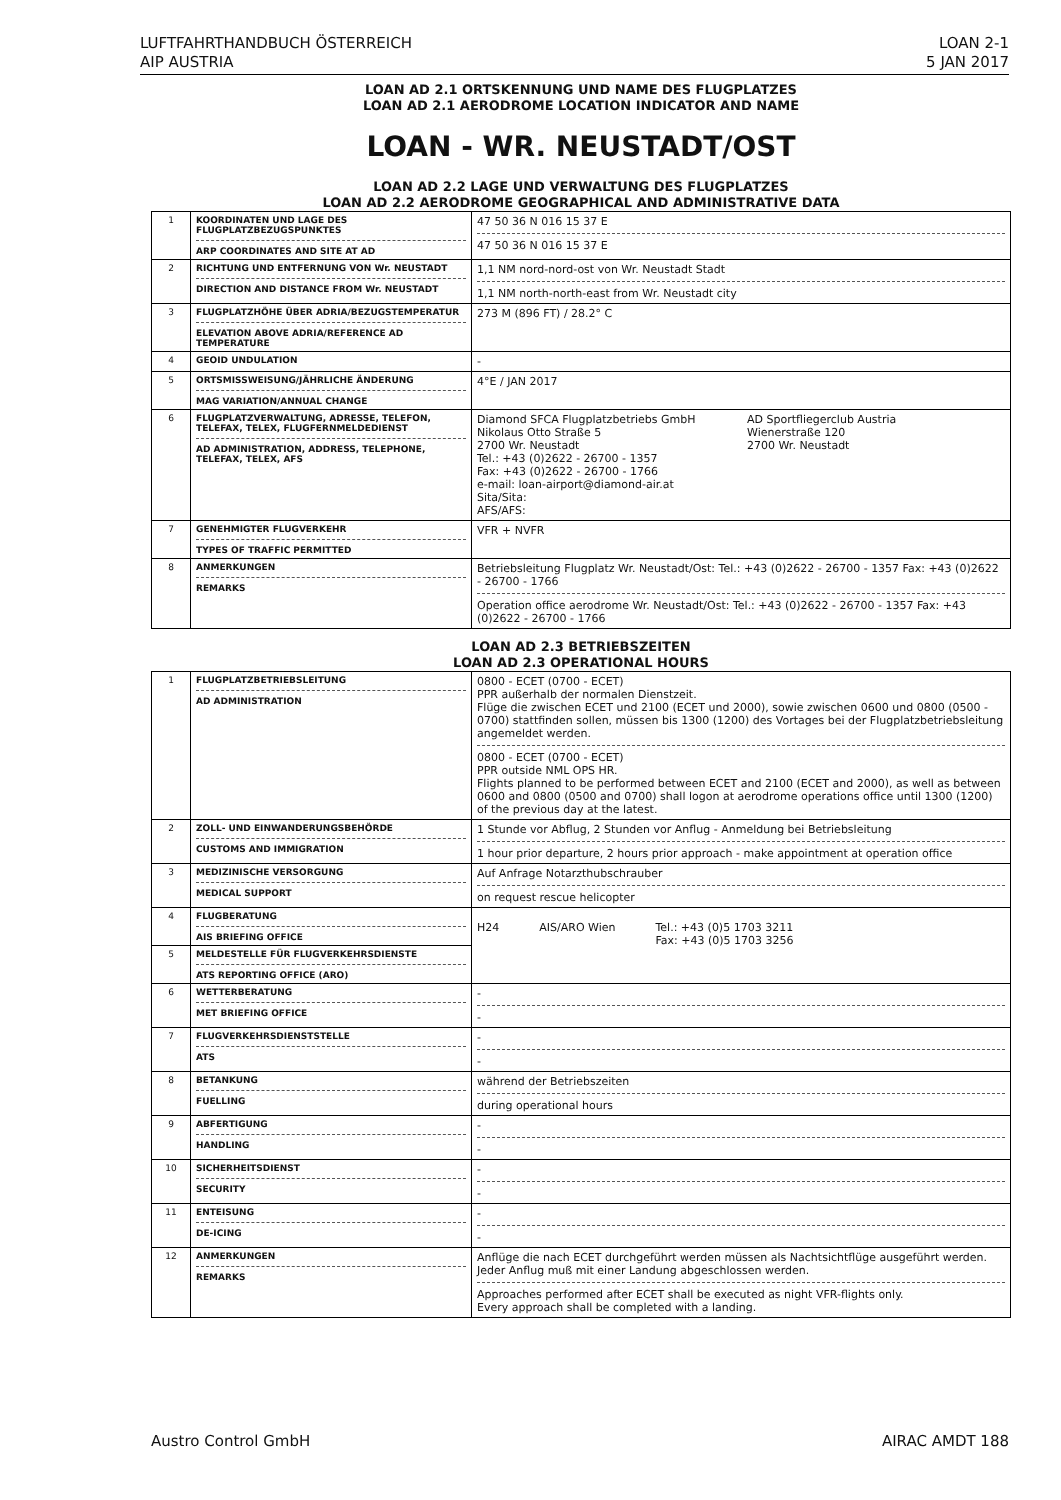LUFTFAHRTHANDBUCH ÖSTERREICH
AIP AUSTRIA
LOAN 2-1
5 JAN 2017
LOAN AD 2.1 ORTSKENNUNG UND NAME DES FLUGPLATZES
LOAN AD 2.1 AERODROME LOCATION INDICATOR AND NAME
LOAN - WR. NEUSTADT/OST
LOAN AD 2.2 LAGE UND VERWALTUNG DES FLUGPLATZES
LOAN AD 2.2 AERODROME GEOGRAPHICAL AND ADMINISTRATIVE DATA
| 1 | KOORDINATEN UND LAGE DES FLUGPLATZBEZUGSPUNKTES ARP COORDINATES AND SITE AT AD | 47 50 36 N 016 15 37 E 47 50 36 N 016 15 37 E |
| 2 | RICHTUNG UND ENTFERNUNG VON Wr. NEUSTADT DIRECTION AND DISTANCE FROM Wr. NEUSTADT | 1,1 NM nord-nord-ost von Wr. Neustadt Stadt 1,1 NM north-north-east from Wr. Neustadt city |
| 3 | FLUGPLATZHÖHE ÜBER ADRIA/BEZUGSTEMPERATUR ELEVATION ABOVE ADRIA/REFERENCE AD TEMPERATURE | 273 M (896 FT) / 28.2° C |
| 4 | GEOID UNDULATION | - |
| 5 | ORTSMISSWEISUNG/JÄHRLICHE ÄNDERUNG MAG VARIATION/ANNUAL CHANGE | 4°E / JAN 2017 |
| 6 | FLUGPLATZVERWALTUNG, ADRESSE, TELEFON, TELEFAX, TELEX, FLUGFERNMELDEDIENST AD ADMINISTRATION, ADDRESS, TELEPHONE, TELEFAX, TELEX, AFS | Diamond SFCA Flugplatzbetriebs GmbH Nikolaus Otto Straße 5 2700 Wr. Neustadt AD Sportfliegerclub Austria Wienerstraße 120 2700 Wr. Neustadt Tel.: +43 (0)2622 - 26700 - 1357 Fax: +43 (0)2622 - 26700 - 1766 e-mail: loan-airport@diamond-air.at Sita/Sita: AFS/AFS: |
| 7 | GENEHMIGTER FLUGVERKEHR TYPES OF TRAFFIC PERMITTED | VFR + NVFR |
| 8 | ANMERKUNGEN REMARKS | Betriebsleitung Flugplatz Wr. Neustadt/Ost: Tel.: +43 (0)2622 - 26700 - 1357 Fax: +43 (0)2622 - 26700 - 1766 Operation office aerodrome Wr. Neustadt/Ost: Tel.: +43 (0)2622 - 26700 - 1357 Fax: +43 (0)2622 - 26700 - 1766 |
LOAN AD 2.3 BETRIEBSZEITEN
LOAN AD 2.3 OPERATIONAL HOURS
| 1 | FLUGPLATZBETRIEBSLEITUNG AD ADMINISTRATION | 0800 - ECET (0700 - ECET) PPR außerhalb der normalen Dienstzeit. Flüge die zwischen ECET und 2100 (ECET und 2000), sowie zwischen 0600 und 0800 (0500 - 0700) stattfinden sollen, müssen bis 1300 (1200) des Vortages bei der Flugplatzbetriebsleitung angemeldet werden. 0800 - ECET (0700 - ECET) PPR outside NML OPS HR. Flights planned to be performed between ECET and 2100 (ECET and 2000), as well as between 0600 and 0800 (0500 and 0700) shall logon at aerodrome operations office until 1300 (1200) of the previous day at the latest. |
| 2 | ZOLL- UND EINWANDERUNGSBEHÖRDE CUSTOMS AND IMMIGRATION | 1 Stunde vor Abflug, 2 Stunden vor Anflug - Anmeldung bei Betriebsleitung 1 hour prior departure, 2 hours prior approach - make appointment at operation office |
| 3 | MEDIZINISCHE VERSORGUNG MEDICAL SUPPORT | Auf Anfrage Notarzthubschrauber on request rescue helicopter |
| 4 | FLUGBERATUNG AIS BRIEFING OFFICE | H24 AIS/ARO Wien Tel.: +43 (0)5 1703 3211 Fax: +43 (0)5 1703 3256 |
| 5 | MELDESTELLE FÜR FLUGVERKEHRSDIENSTE ATS REPORTING OFFICE (ARO) | |
| 6 | WETTERBERATUNG MET BRIEFING OFFICE | - - |
| 7 | FLUGVERKEHRSDIENSTSTELLE ATS | - - |
| 8 | BETANKUNG FUELLING | während der Betriebszeiten during operational hours |
| 9 | ABFERTIGUNG HANDLING | - - |
| 10 | SICHERHEITSDIENST SECURITY | - - |
| 11 | ENTEISUNG DE-ICING | - - |
| 12 | ANMERKUNGEN REMARKS | Anflüge die nach ECET durchgeführt werden müssen als Nachtsichtflüge ausgeführt werden. Jeder Anflug muß mit einer Landung abgeschlossen werden. Approaches performed after ECET shall be executed as night VFR-flights only. Every approach shall be completed with a landing. |
Austro Control GmbH AIRAC AMDT 188